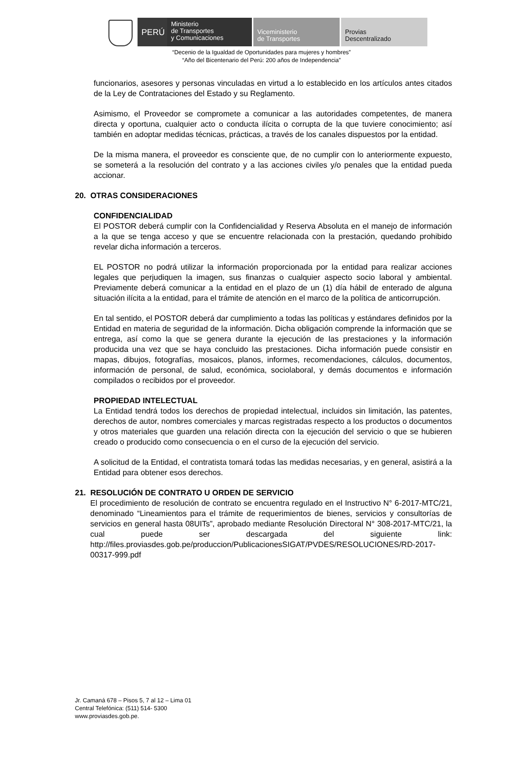PERÚ
Ministerio
de Transportes
y Comunicaciones
Viceministerio
de Transportes
Provias
Descentralizado
“Decenio de la Igualdad de Oportunidades para mujeres y hombres”
“Año del Bicentenario del Perú: 200 años de Independencia”
funcionarios, asesores y personas vinculadas en virtud a lo establecido en los artículos antes citados de la Ley de Contrataciones del Estado y su Reglamento.
Asimismo, el Proveedor se compromete a comunicar a las autoridades competentes, de manera directa y oportuna, cualquier acto o conducta ilícita o corrupta de la que tuviere conocimiento; así también en adoptar medidas técnicas, prácticas, a través de los canales dispuestos por la entidad.
De la misma manera, el proveedor es consciente que, de no cumplir con lo anteriormente expuesto, se someterá a la resolución del contrato y a las acciones civiles y/o penales que la entidad pueda accionar.
20. OTRAS CONSIDERACIONES
CONFIDENCIALIDAD
El POSTOR deberá cumplir con la Confidencialidad y Reserva Absoluta en el manejo de información a la que se tenga acceso y que se encuentre relacionada con la prestación, quedando prohibido revelar dicha información a terceros.
EL POSTOR no podrá utilizar la información proporcionada por la entidad para realizar acciones legales que perjudiquen la imagen, sus finanzas o cualquier aspecto socio laboral y ambiental. Previamente deberá comunicar a la entidad en el plazo de un (1) día hábil de enterado de alguna situación ilícita a la entidad, para el trámite de atención en el marco de la política de anticorrupción.
En tal sentido, el POSTOR deberá dar cumplimiento a todas las políticas y estándares definidos por la Entidad en materia de seguridad de la información. Dicha obligación comprende la información que se entrega, así como la que se genera durante la ejecución de las prestaciones y la información producida una vez que se haya concluido las prestaciones. Dicha información puede consistir en mapas, dibujos, fotografías, mosaicos, planos, informes, recomendaciones, cálculos, documentos, información de personal, de salud, económica, sociolaboral, y demás documentos e información compilados o recibidos por el proveedor.
PROPIEDAD INTELECTUAL
La Entidad tendrá todos los derechos de propiedad intelectual, incluidos sin limitación, las patentes, derechos de autor, nombres comerciales y marcas registradas respecto a los productos o documentos y otros materiales que guarden una relación directa con la ejecución del servicio o que se hubieren creado o producido como consecuencia o en el curso de la ejecución del servicio.
A solicitud de la Entidad, el contratista tomará todas las medidas necesarias, y en general, asistirá a la Entidad para obtener esos derechos.
21. RESOLUCIÓN DE CONTRATO U ORDEN DE SERVICIO
El procedimiento de resolución de contrato se encuentra regulado en el Instructivo N° 6-2017-MTC/21, denominado “Lineamientos para el trámite de requerimientos de bienes, servicios y consultorías de servicios en general hasta 08UITs”, aprobado mediante Resolución Directoral N° 308-2017-MTC/21, la cual puede ser descargada del siguiente link: http://files.proviasdes.gob.pe/produccion/PublicacionesSIGAT/PVDES/RESOLUCIONES/RD-2017-00317-999.pdf
Jr. Camaná 678 – Pisos 5, 7 al 12 – Lima 01
Central Telefónica: (511) 514- 5300
www.proviasdes.gob.pe.